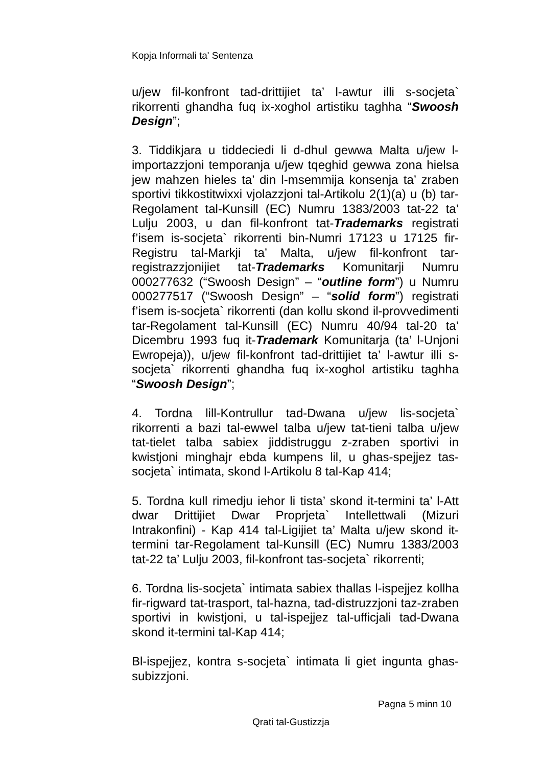Kopja Informali ta' Sentenza
u/jew fil-konfront tad-drittijiet ta’ l-awtur illi s-socjeta` rikorrenti ghandha fuq ix-xoghol artistiku taghha “Swoosh Design”;
3. Tiddikjara u tiddeciedi li d-dhul gewwa Malta u/jew l-importazzjoni temporanja u/jew tqeghid gewwa zona hielsa jew mahzen hieles ta’ din l-msemmija konsenja ta’ zraben sportivi tikkostitwixxi vjolazzjoni tal-Artikolu 2(1)(a) u (b) tar-Regolament tal-Kunsill (EC) Numru 1383/2003 tat-22 ta’ Lulju 2003, u dan fil-konfront tat-Trademarks registrati f’isem is-socjeta` rikorrenti bin-Numri 17123 u 17125 fir-Registru tal-Markji ta’ Malta, u/jew fil-konfront tar-registrazzjonijiet tat-Trademarks Komunitarji Numru 000277632 (“Swoosh Design” – “outline form”) u Numru 000277517 (“Swoosh Design” – “solid form”) registrati f’isem is-socjeta` rikorrenti (dan kollu skond il-provvedimenti tar-Regolament tal-Kunsill (EC) Numru 40/94 tal-20 ta’ Dicembru 1993 fuq it-Trademark Komunitarja (ta’ l-Unjoni Ewropeja)), u/jew fil-konfront tad-drittijiet ta’ l-awtur illi s-socjeta` rikorrenti ghandha fuq ix-xoghol artistiku taghha “Swoosh Design”;
4. Tordna lill-Kontrullur tad-Dwana u/jew lis-socjeta` rikorrenti a bazi tal-ewwel talba u/jew tat-tieni talba u/jew tat-tielet talba sabiex jiddistruggu z-zraben sportivi in kwistjoni minghajr ebda kumpens lil, u ghas-spejjez tas-socjeta` intimata, skond l-Artikolu 8 tal-Kap 414;
5. Tordna kull rimedju iehor li tista’ skond it-termini ta’ l-Att dwar Drittijiet Dwar Proprjeta` Intellettwali (Mizuri Intrakonfini) - Kap 414 tal-Ligijiet ta’ Malta u/jew skond it-termini tar-Regolament tal-Kunsill (EC) Numru 1383/2003 tat-22 ta’ Lulju 2003, fil-konfront tas-socjeta` rikorrenti;
6. Tordna lis-socjeta` intimata sabiex thallas l-ispejjez kollha fir-rigward tat-trasport, tal-hazna, tad-distruzzjoni taz-zraben sportivi in kwistjoni, u tal-ispejjez tal-ufficjali tad-Dwana skond it-termini tal-Kap 414;
Bl-ispejjez, kontra s-socjeta` intimata li giet ingunta ghas-subizzjoni.
Pagna 5 minn 10
Qrati tal-Gustizzja